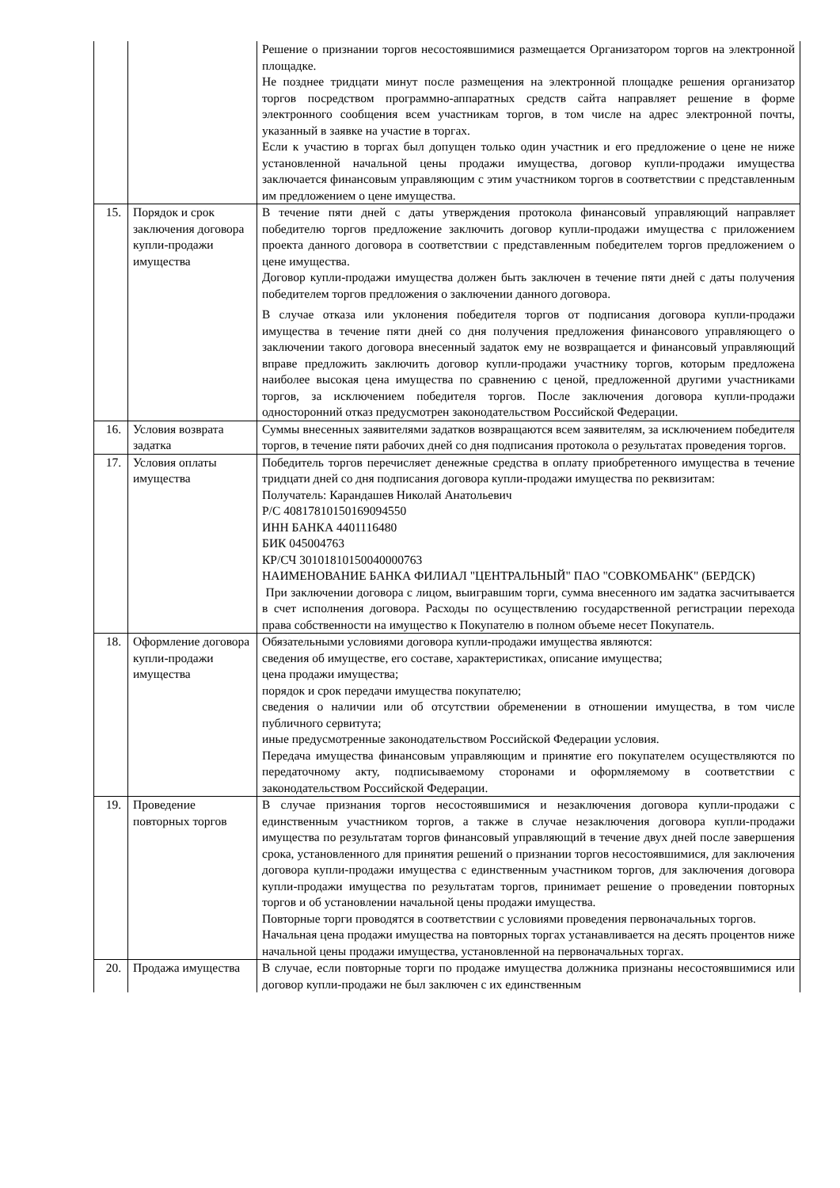| | | Решение о признании торгов несостоявшимися размещается Организатором торгов на электронной площадке. Не позднее тридцати минут после размещения на электронной площадке решения организатор торгов посредством программно-аппаратных средств сайта направляет решение в форме электронного сообщения всем участникам торгов, в том числе на адрес электронной почты, указанный в заявке на участие в торгах. Если к участию в торгах был допущен только один участник и его предложение о цене не ниже установленной начальной цены продажи имущества, договор купли-продажи имущества заключается финансовым управляющим с этим участником торгов в соответствии с представленным им предложением о цене имущества. |
| 15. | Порядок и срок заключения договора купли-продажи имущества | В течение пяти дней с даты утверждения протокола финансовый управляющий направляет победителю торгов предложение заключить договор купли-продажи имущества с приложением проекта данного договора в соответствии с представленным победителем торгов предложением о цене имущества. Договор купли-продажи имущества должен быть заключен в течение пяти дней с даты получения победителем торгов предложения о заключении данного договора. В случае отказа или уклонения победителя торгов от подписания договора купли-продажи имущества в течение пяти дней со дня получения предложения финансового управляющего о заключении такого договора внесенный задаток ему не возвращается и финансовый управляющий вправе предложить заключить договор купли-продажи участнику торгов, которым предложена наиболее высокая цена имущества по сравнению с ценой, предложенной другими участниками торгов, за исключением победителя торгов. После заключения договора купли-продажи односторонний отказ предусмотрен законодательством Российской Федерации. |
| 16. | Условия возврата задатка | Суммы внесенных заявителями задатков возвращаются всем заявителям, за исключением победителя торгов, в течение пяти рабочих дней со дня подписания протокола о результатах проведения торгов. |
| 17. | Условия оплаты имущества | Победитель торгов перечисляет денежные средства в оплату приобретенного имущества в течение тридцати дней со дня подписания договора купли-продажи имущества по реквизитам: Получатель: Карандашев Николай Анатольевич Р/С 40817810150169094550 ИНН БАНКА 4401116480 БИК 045004763 КР/СЧ 30101810150040000763 НАИМЕНОВАНИЕ БАНКА ФИЛИАЛ "ЦЕНТРАЛЬНЫЙ" ПАО "СОВКОМБАНК" (БЕРДСК) При заключении договора с лицом, выигравшим торги, сумма внесенного им задатка засчитывается в счет исполнения договора. Расходы по осуществлению государственной регистрации перехода права собственности на имущество к Покупателю в полном объеме несет Покупатель. |
| 18. | Оформление договора купли-продажи имущества | Обязательными условиями договора купли-продажи имущества являются: сведения об имуществе, его составе, характеристиках, описание имущества; цена продажи имущества; порядок и срок передачи имущества покупателю; сведения о наличии или об отсутствии обременении в отношении имущества, в том числе публичного сервитута; иные предусмотренные законодательством Российской Федерации условия. Передача имущества финансовым управляющим и принятие его покупателем осуществляются по передаточному акту, подписываемому сторонами и оформляемому в соответствии с законодательством Российской Федерации. |
| 19. | Проведение повторных торгов | В случае признания торгов несостоявшимися и незаключения договора купли-продажи с единственным участником торгов, а также в случае незаключения договора купли-продажи имущества по результатам торгов финансовый управляющий в течение двух дней после завершения срока, установленного для принятия решений о признании торгов несостоявшимися, для заключения договора купли-продажи имущества с единственным участником торгов, для заключения договора купли-продажи имущества по результатам торгов, принимает решение о проведении повторных торгов и об установлении начальной цены продажи имущества. Повторные торги проводятся в соответствии с условиями проведения первоначальных торгов. Начальная цена продажи имущества на повторных торгах устанавливается на десять процентов ниже начальной цены продажи имущества, установленной на первоначальных торгах. |
| 20. | Продажа имущества | В случае, если повторные торги по продаже имущества должника признаны несостоявшимися или договор купли-продажи не был заключен с их единственным |